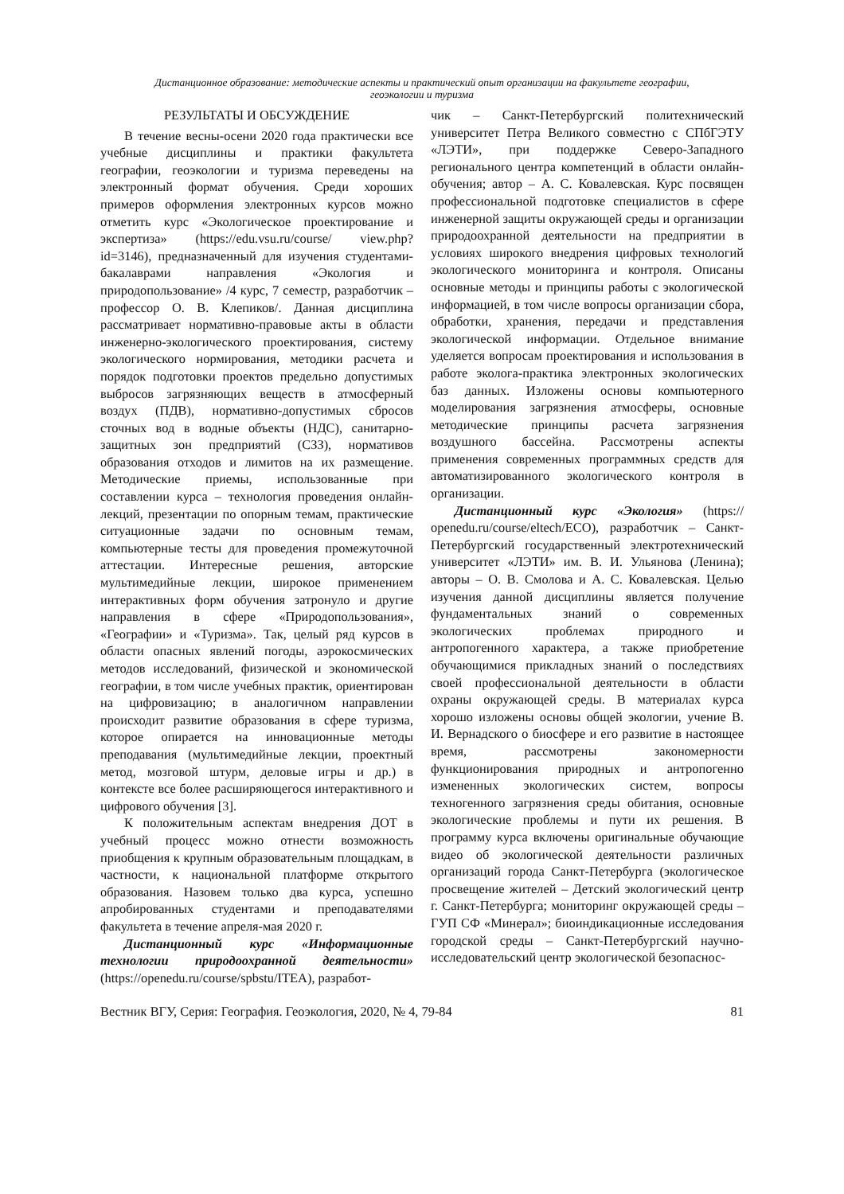Дистанционное образование: методические аспекты и практический опыт организации на факультете географии,
геоэкологии и туризма
РЕЗУЛЬТАТЫ И ОБСУЖДЕНИЕ
В течение весны-осени 2020 года практически все учебные дисциплины и практики факультета географии, геоэкологии и туризма переведены на электронный формат обучения. Среди хороших примеров оформления электронных курсов можно отметить курс «Экологическое проектирование и экспертиза» (https://edu.vsu.ru/course/ view.php?id=3146), предназначенный для изучения студентами-бакалаврами направления «Экология и природопользование» /4 курс, 7 семестр, разработчик – профессор О. В. Клепиков/. Данная дисциплина рассматривает нормативно-правовые акты в области инженерно-экологического проектирования, систему экологического нормирования, методики расчета и порядок подготовки проектов предельно допустимых выбросов загрязняющих веществ в атмосферный воздух (ПДВ), нормативно-допустимых сбросов сточных вод в водные объекты (НДС), санитарно-защитных зон предприятий (СЗЗ), нормативов образования отходов и лимитов на их размещение. Методические приемы, использованные при составлении курса – технология проведения онлайн-лекций, презентации по опорным темам, практические ситуационные задачи по основным темам, компьютерные тесты для проведения промежуточной аттестации. Интересные решения, авторские мультимедийные лекции, широкое применением интерактивных форм обучения затронуло и другие направления в сфере «Природопользования», «Географии» и «Туризма». Так, целый ряд курсов в области опасных явлений погоды, аэрокосмических методов исследований, физической и экономической географии, в том числе учебных практик, ориентирован на цифровизацию; в аналогичном направлении происходит развитие образования в сфере туризма, которое опирается на инновационные методы преподавания (мультимедийные лекции, проектный метод, мозговой штурм, деловые игры и др.) в контексте все более расширяющегося интерактивного и цифрового обучения [3].
К положительным аспектам внедрения ДОТ в учебный процесс можно отнести возможность приобщения к крупным образовательным площадкам, в частности, к национальной платформе открытого образования. Назовем только два курса, успешно апробированных студентами и преподавателями факультета в течение апреля-мая 2020 г.
Дистанционный курс «Информационные технологии природоохранной деятельности» (https://openedu.ru/course/spbstu/ITEA), разработ-
чик – Санкт-Петербургский политехнический университет Петра Великого совместно с СПбГЭТУ «ЛЭТИ», при поддержке Северо-Западного регионального центра компетенций в области онлайн-обучения; автор – А. С. Ковалевская. Курс посвящен профессиональной подготовке специалистов в сфере инженерной защиты окружающей среды и организации природоохранной деятельности на предприятии в условиях широкого внедрения цифровых технологий экологического мониторинга и контроля. Описаны основные методы и принципы работы с экологической информацией, в том числе вопросы организации сбора, обработки, хранения, передачи и представления экологической информации. Отдельное внимание уделяется вопросам проектирования и использования в работе эколога-практика электронных экологических баз данных. Изложены основы компьютерного моделирования загрязнения атмосферы, основные методические принципы расчета загрязнения воздушного бассейна. Рассмотрены аспекты применения современных программных средств для автоматизированного экологического контроля в организации.
Дистанционный курс «Экология» (https:// openedu.ru/course/eltech/ECO), разработчик – Санкт-Петербургский государственный электротехнический университет «ЛЭТИ» им. В. И. Ульянова (Ленина); авторы – О. В. Смолова и А. С. Ковалевская. Целью изучения данной дисциплины является получение фундаментальных знаний о современных экологических проблемах природного и антропогенного характера, а также приобретение обучающимися прикладных знаний о последствиях своей профессиональной деятельности в области охраны окружающей среды. В материалах курса хорошо изложены основы общей экологии, учение В. И. Вернадского о биосфере и его развитие в настоящее время, рассмотрены закономерности функционирования природных и антропогенно измененных экологических систем, вопросы техногенного загрязнения среды обитания, основные экологические проблемы и пути их решения. В программу курса включены оригинальные обучающие видео об экологической деятельности различных организаций города Санкт-Петербурга (экологическое просвещение жителей – Детский экологический центр г. Санкт-Петербурга; мониторинг окружающей среды – ГУП СФ «Минерал»; биоиндикационные исследования городской среды – Санкт-Петербургский научно-исследовательский центр экологической безопаснос-
Вестник ВГУ, Серия: География. Геоэкология, 2020, № 4, 79-84 81